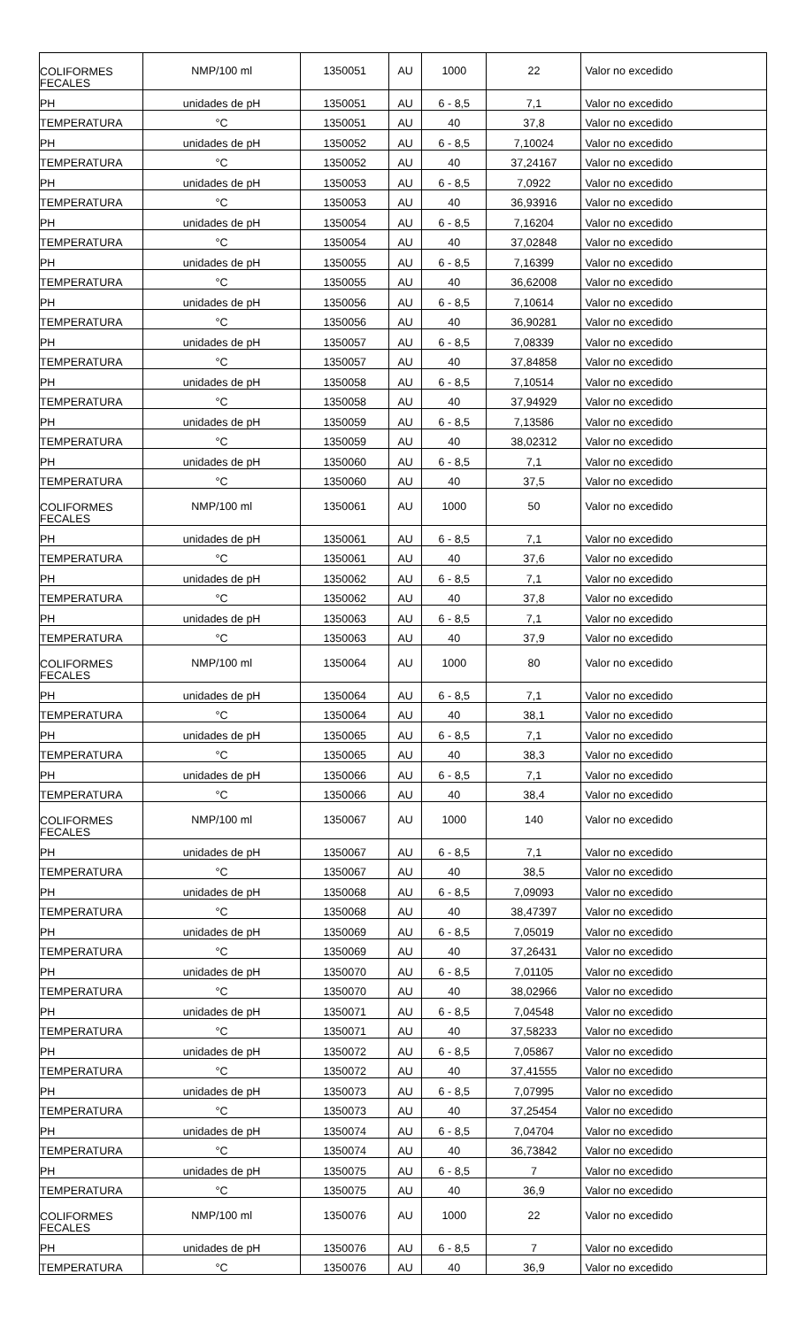| COLIFORMES FECALES | NMP/100 ml | 1350051 | AU | 1000 | 22 | Valor no excedido |
| PH | unidades de pH | 1350051 | AU | 6 - 8,5 | 7,1 | Valor no excedido |
| TEMPERATURA | °C | 1350051 | AU | 40 | 37,8 | Valor no excedido |
| PH | unidades de pH | 1350052 | AU | 6 - 8,5 | 7,10024 | Valor no excedido |
| TEMPERATURA | °C | 1350052 | AU | 40 | 37,24167 | Valor no excedido |
| PH | unidades de pH | 1350053 | AU | 6 - 8,5 | 7,0922 | Valor no excedido |
| TEMPERATURA | °C | 1350053 | AU | 40 | 36,93916 | Valor no excedido |
| PH | unidades de pH | 1350054 | AU | 6 - 8,5 | 7,16204 | Valor no excedido |
| TEMPERATURA | °C | 1350054 | AU | 40 | 37,02848 | Valor no excedido |
| PH | unidades de pH | 1350055 | AU | 6 - 8,5 | 7,16399 | Valor no excedido |
| TEMPERATURA | °C | 1350055 | AU | 40 | 36,62008 | Valor no excedido |
| PH | unidades de pH | 1350056 | AU | 6 - 8,5 | 7,10614 | Valor no excedido |
| TEMPERATURA | °C | 1350056 | AU | 40 | 36,90281 | Valor no excedido |
| PH | unidades de pH | 1350057 | AU | 6 - 8,5 | 7,08339 | Valor no excedido |
| TEMPERATURA | °C | 1350057 | AU | 40 | 37,84858 | Valor no excedido |
| PH | unidades de pH | 1350058 | AU | 6 - 8,5 | 7,10514 | Valor no excedido |
| TEMPERATURA | °C | 1350058 | AU | 40 | 37,94929 | Valor no excedido |
| PH | unidades de pH | 1350059 | AU | 6 - 8,5 | 7,13586 | Valor no excedido |
| TEMPERATURA | °C | 1350059 | AU | 40 | 38,02312 | Valor no excedido |
| PH | unidades de pH | 1350060 | AU | 6 - 8,5 | 7,1 | Valor no excedido |
| TEMPERATURA | °C | 1350060 | AU | 40 | 37,5 | Valor no excedido |
| COLIFORMES FECALES | NMP/100 ml | 1350061 | AU | 1000 | 50 | Valor no excedido |
| PH | unidades de pH | 1350061 | AU | 6 - 8,5 | 7,1 | Valor no excedido |
| TEMPERATURA | °C | 1350061 | AU | 40 | 37,6 | Valor no excedido |
| PH | unidades de pH | 1350062 | AU | 6 - 8,5 | 7,1 | Valor no excedido |
| TEMPERATURA | °C | 1350062 | AU | 40 | 37,8 | Valor no excedido |
| PH | unidades de pH | 1350063 | AU | 6 - 8,5 | 7,1 | Valor no excedido |
| TEMPERATURA | °C | 1350063 | AU | 40 | 37,9 | Valor no excedido |
| COLIFORMES FECALES | NMP/100 ml | 1350064 | AU | 1000 | 80 | Valor no excedido |
| PH | unidades de pH | 1350064 | AU | 6 - 8,5 | 7,1 | Valor no excedido |
| TEMPERATURA | °C | 1350064 | AU | 40 | 38,1 | Valor no excedido |
| PH | unidades de pH | 1350065 | AU | 6 - 8,5 | 7,1 | Valor no excedido |
| TEMPERATURA | °C | 1350065 | AU | 40 | 38,3 | Valor no excedido |
| PH | unidades de pH | 1350066 | AU | 6 - 8,5 | 7,1 | Valor no excedido |
| TEMPERATURA | °C | 1350066 | AU | 40 | 38,4 | Valor no excedido |
| COLIFORMES FECALES | NMP/100 ml | 1350067 | AU | 1000 | 140 | Valor no excedido |
| PH | unidades de pH | 1350067 | AU | 6 - 8,5 | 7,1 | Valor no excedido |
| TEMPERATURA | °C | 1350067 | AU | 40 | 38,5 | Valor no excedido |
| PH | unidades de pH | 1350068 | AU | 6 - 8,5 | 7,09093 | Valor no excedido |
| TEMPERATURA | °C | 1350068 | AU | 40 | 38,47397 | Valor no excedido |
| PH | unidades de pH | 1350069 | AU | 6 - 8,5 | 7,05019 | Valor no excedido |
| TEMPERATURA | °C | 1350069 | AU | 40 | 37,26431 | Valor no excedido |
| PH | unidades de pH | 1350070 | AU | 6 - 8,5 | 7,01105 | Valor no excedido |
| TEMPERATURA | °C | 1350070 | AU | 40 | 38,02966 | Valor no excedido |
| PH | unidades de pH | 1350071 | AU | 6 - 8,5 | 7,04548 | Valor no excedido |
| TEMPERATURA | °C | 1350071 | AU | 40 | 37,58233 | Valor no excedido |
| PH | unidades de pH | 1350072 | AU | 6 - 8,5 | 7,05867 | Valor no excedido |
| TEMPERATURA | °C | 1350072 | AU | 40 | 37,41555 | Valor no excedido |
| PH | unidades de pH | 1350073 | AU | 6 - 8,5 | 7,07995 | Valor no excedido |
| TEMPERATURA | °C | 1350073 | AU | 40 | 37,25454 | Valor no excedido |
| PH | unidades de pH | 1350074 | AU | 6 - 8,5 | 7,04704 | Valor no excedido |
| TEMPERATURA | °C | 1350074 | AU | 40 | 36,73842 | Valor no excedido |
| PH | unidades de pH | 1350075 | AU | 6 - 8,5 | 7 | Valor no excedido |
| TEMPERATURA | °C | 1350075 | AU | 40 | 36,9 | Valor no excedido |
| COLIFORMES FECALES | NMP/100 ml | 1350076 | AU | 1000 | 22 | Valor no excedido |
| PH | unidades de pH | 1350076 | AU | 6 - 8,5 | 7 | Valor no excedido |
| TEMPERATURA | °C | 1350076 | AU | 40 | 36,9 | Valor no excedido |